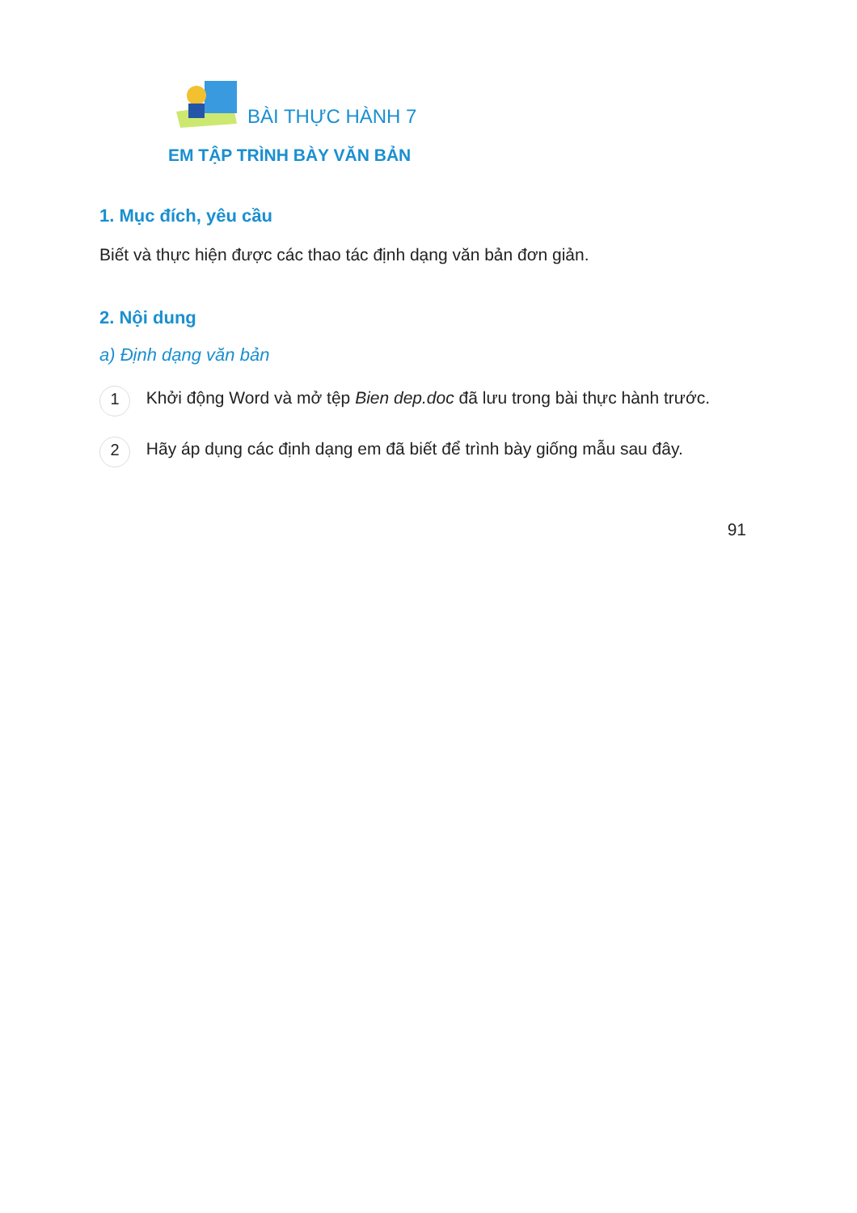BÀI THỰC HÀNH 7
EM TẬP TRÌNH BÀY VĂN BẢN
1. Mục đích, yêu cầu
Biết và thực hiện được các thao tác định dạng văn bản đơn giản.
2. Nội dung
a) Định dạng văn bản
1 Khởi động Word và mở tệp Bien dep.doc đã lưu trong bài thực hành trước.
2 Hãy áp dụng các định dạng em đã biết để trình bày giống mẫu sau đây.
91